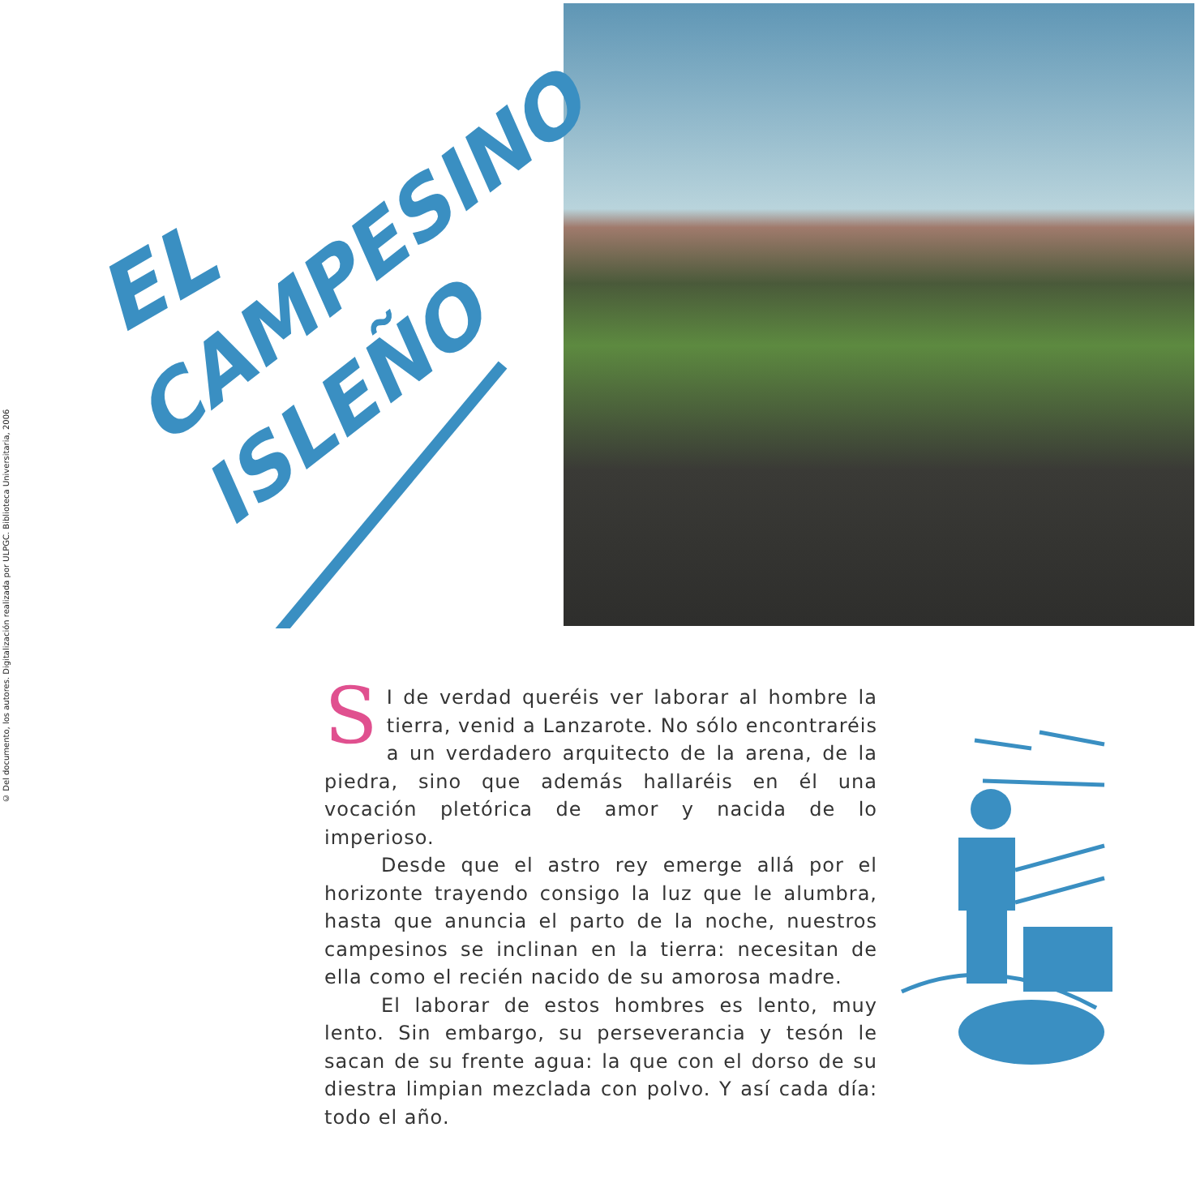© Del documento, los autores. Digitalización realizada por ULPGC. Biblioteca Universitaria, 2006
EL
CAMPESINO
ISLEÑO
SI de verdad queréis ver laborar al hombre la tierra, venid a Lanzarote. No sólo encontraréis a un verdadero arquitecto de la arena, de la piedra, sino que además hallaréis en él una vocación pletórica de amor y nacida de lo imperioso.
Desde que el astro rey emerge allá por el horizonte trayendo consigo la luz que le alumbra, hasta que anuncia el parto de la noche, nuestros campesinos se inclinan en la tierra: necesitan de ella como el recién nacido de su amorosa madre.
El laborar de estos hombres es lento, muy lento. Sin embargo, su perseverancia y tesón le sacan de su frente agua: la que con el dorso de su diestra limpian mezclada con polvo. Y así cada día: todo el año.